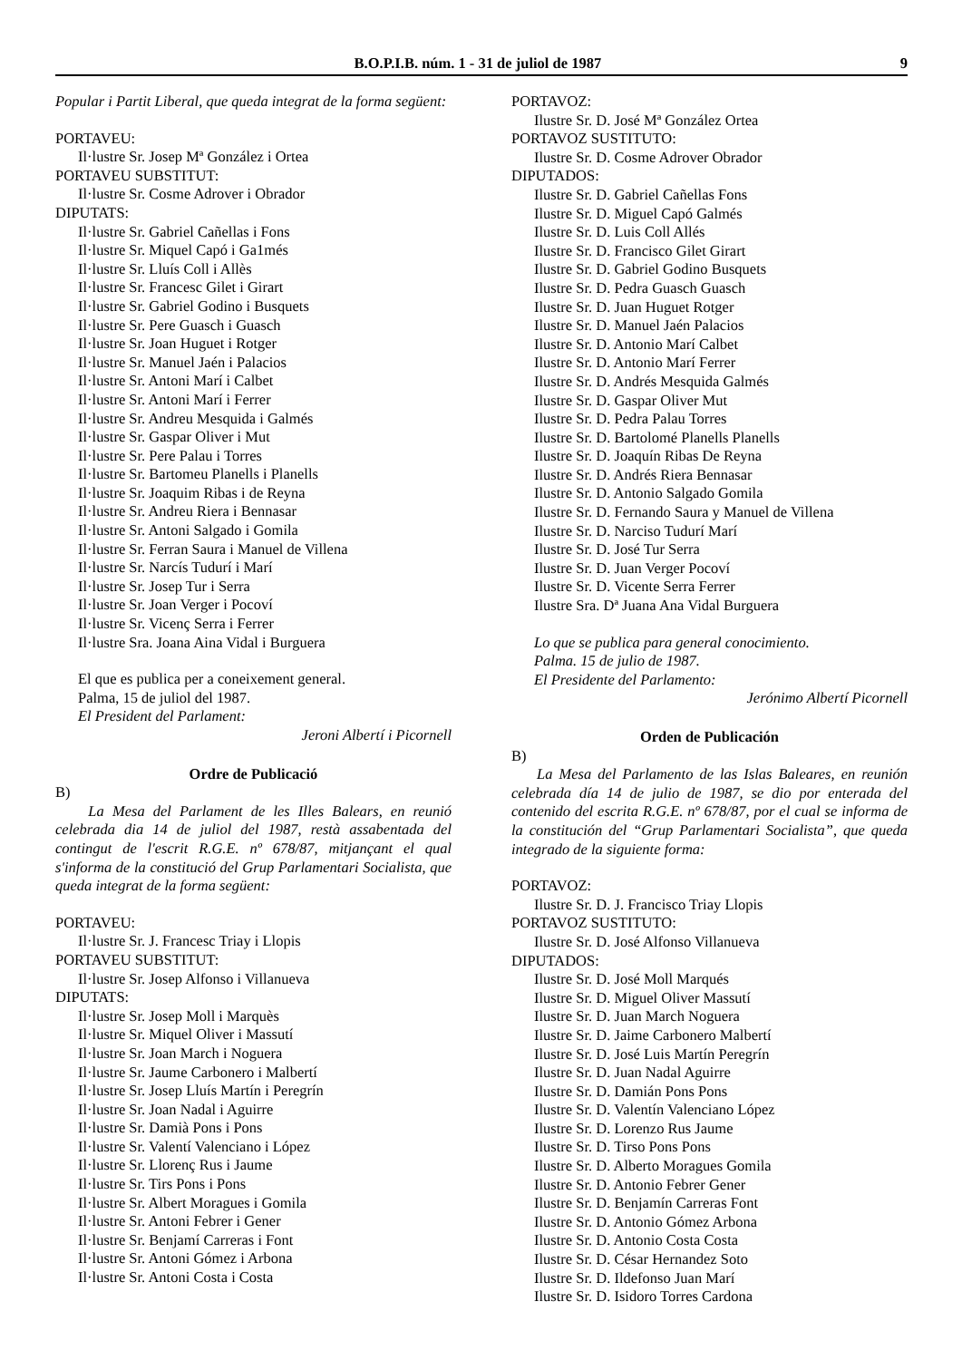B.O.P.I.B. núm. 1 - 31 de juliol de 1987 9
Popular i Partit Liberal, que queda integrat de la forma següent:
PORTAVEU:
Il·lustre Sr. Josep Mª González i Ortea
PORTAVEU SUBSTITUT:
Il·lustre Sr. Cosme Adrover i Obrador
DIPUTATS:
Il·lustre Sr. Gabriel Cañellas i Fons
Il·lustre Sr. Miquel Capó i Ga1més
Il·lustre Sr. Lluís Coll i Allès
Il·lustre Sr. Francesc Gilet i Girart
Il·lustre Sr. Gabriel Godino i Busquets
Il·lustre Sr. Pere Guasch i Guasch
Il·lustre Sr. Joan Huguet i Rotger
Il·lustre Sr. Manuel Jaén i Palacios
Il·lustre Sr. Antoni Marí i Calbet
Il·lustre Sr. Antoni Marí i Ferrer
Il·lustre Sr. Andreu Mesquida i Galmés
Il·lustre Sr. Gaspar Oliver i Mut
Il·lustre Sr. Pere Palau i Torres
Il·lustre Sr. Bartomeu Planells i Planells
Il·lustre Sr. Joaquim Ribas i de Reyna
Il·lustre Sr. Andreu Riera i Bennasar
Il·lustre Sr. Antoni Salgado i Gomila
Il·lustre Sr. Ferran Saura i Manuel de Villena
Il·lustre Sr. Narcís Tudurí i Marí
Il·lustre Sr. Josep Tur i Serra
Il·lustre Sr. Joan Verger i Pocoví
Il·lustre Sr. Vicenç Serra i Ferrer
Il·lustre Sra. Joana Aina Vidal i Burguera
El que es publica per a coneixement general.
Palma, 15 de juliol del 1987.
El President del Parlament:
Jeroni Albertí i Picornell
Ordre de Publicació
B)
La Mesa del Parlament de les Illes Balears, en reunió celebrada dia 14 de juliol del 1987, restà assabentada del contingut de l'escrit R.G.E. nº 678/87, mitjançant el qual s'informa de la constitució del Grup Parlamentari Socialista, que queda integrat de la forma següent:
PORTAVEU:
Il·lustre Sr. J. Francesc Triay i Llopis
PORTAVEU SUBSTITUT:
Il·lustre Sr. Josep Alfonso i Villanueva
DIPUTATS:
Il·lustre Sr. Josep Moll i Marquès
Il·lustre Sr. Miquel Oliver i Massutí
Il·lustre Sr. Joan March i Noguera
Il·lustre Sr. Jaume Carbonero i Malbertí
Il·lustre Sr. Josep Lluís Martín i Peregrín
Il·lustre Sr. Joan Nadal i Aguirre
Il·lustre Sr. Damià Pons i Pons
Il·lustre Sr. Valentí Valenciano i López
Il·lustre Sr. Llorenç Rus i Jaume
Il·lustre Sr. Tirs Pons i Pons
Il·lustre Sr. Albert Moragues i Gomila
Il·lustre Sr. Antoni Febrer i Gener
Il·lustre Sr. Benjamí Carreras i Font
Il·lustre Sr. Antoni Gómez i Arbona
Il·lustre Sr. Antoni Costa i Costa
PORTAVOZ:
Ilustre Sr. D. José Mª González Ortea
PORTAVOZ SUSTITUTO:
Ilustre Sr. D. Cosme Adrover Obrador
DIPUTADOS:
Ilustre Sr. D. Gabriel Cañellas Fons
Ilustre Sr. D. Miguel Capó Galmés
Ilustre Sr. D. Luis Coll Allés
Ilustre Sr. D. Francisco Gilet Girart
Ilustre Sr. D. Gabriel Godino Busquets
Ilustre Sr. D. Pedra Guasch Guasch
Ilustre Sr. D. Juan Huguet Rotger
Ilustre Sr. D. Manuel Jaén Palacios
Ilustre Sr. D. Antonio Marí Calbet
Ilustre Sr. D. Antonio Marí Ferrer
Ilustre Sr. D. Andrés Mesquida Galmés
Ilustre Sr. D. Gaspar Oliver Mut
Ilustre Sr. D. Pedra Palau Torres
Ilustre Sr. D. Bartolomé Planells Planells
Ilustre Sr. D. Joaquín Ribas De Reyna
Ilustre Sr. D. Andrés Riera Bennasar
Ilustre Sr. D. Antonio Salgado Gomila
Ilustre Sr. D. Fernando Saura y Manuel de Villena
Ilustre Sr. D. Narciso Tudurí Marí
Ilustre Sr. D. José Tur Serra
Ilustre Sr. D. Juan Verger Pocoví
Ilustre Sr. D. Vicente Serra Ferrer
Ilustre Sra. Dª Juana Ana Vidal Burguera
Lo que se publica para general conocimiento.
Palma. 15 de julio de 1987.
El Presidente del Parlamento:
Jerónimo Albertí Picornell
Orden de Publicación
B)
La Mesa del Parlamento de las Islas Baleares, en reunión celebrada día 14 de julio de 1987, se dio por enterada del contenido del escrita R.G.E. nº 678/87, por el cual se informa de la constitución del “Grup Parlamentari Socialista”, que queda integrado de la siguiente forma:
PORTAVOZ:
Ilustre Sr. D. J. Francisco Triay Llopis
PORTAVOZ SUSTITUTO:
Ilustre Sr. D. José Alfonso Villanueva
DIPUTADOS:
Ilustre Sr. D. José Moll Marqués
Ilustre Sr. D. Miguel Oliver Massutí
Ilustre Sr. D. Juan March Noguera
Ilustre Sr. D. Jaime Carbonero Malbertí
Ilustre Sr. D. José Luis Martín Peregrín
Ilustre Sr. D. Juan Nadal Aguirre
Ilustre Sr. D. Damián Pons Pons
Ilustre Sr. D. Valentín Valenciano López
Ilustre Sr. D. Lorenzo Rus Jaume
Ilustre Sr. D. Tirso Pons Pons
Ilustre Sr. D. Alberto Moragues Gomila
Ilustre Sr. D. Antonio Febrer Gener
Ilustre Sr. D. Benjamín Carreras Font
Ilustre Sr. D. Antonio Gómez Arbona
Ilustre Sr. D. Antonio Costa Costa
Ilustre Sr. D. César Hernandez Soto
Ilustre Sr. D. Ildefonso Juan Marí
Ilustre Sr. D. Isidoro Torres Cardona